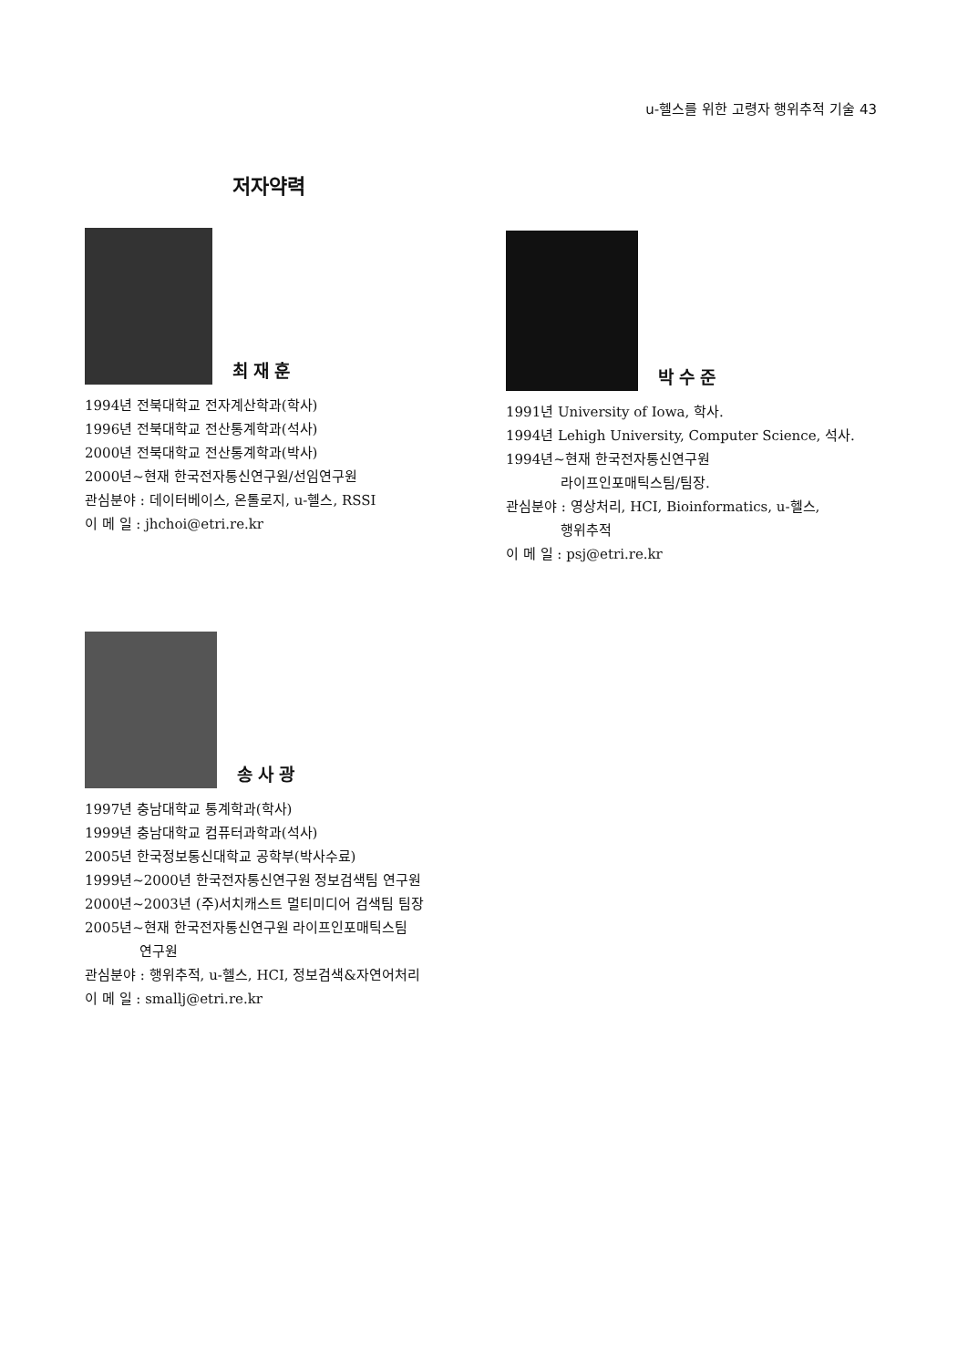u-헬스를 위한 고령자 행위추적 기술 43
저자약력
최재훈
1994년 전북대학교 전자계산학과(학사)
1996년 전북대학교 전산통계학과(석사)
2000년 전북대학교 전산통계학과(박사)
2000년~현재 한국전자통신연구원/선임연구원
관심분야 : 데이터베이스, 온톨로지, u-헬스, RSSI
이 메 일 : jhchoi@etri.re.kr
박수준
1991년 University of Iowa, 학사.
1994년 Lehigh University, Computer Science, 석사.
1994년~현재 한국전자통신연구원
라이프인포매틱스팀/팀장.
관심분야 : 영상처리, HCI, Bioinformatics, u-헬스,
행위추적
이 메 일 : psj@etri.re.kr
송사광
1997년 충남대학교 통계학과(학사)
1999년 충남대학교 컴퓨터과학과(석사)
2005년 한국정보통신대학교 공학부(박사수료)
1999년~2000년 한국전자통신연구원 정보검색팀 연구원
2000년~2003년 (주)서치캐스트 멀티미디어 검색팀 팀장
2005년~현재 한국전자통신연구원 라이프인포매틱스팀
연구원
관심분야 : 행위추적, u-헬스, HCI, 정보검색&자연어처리
이 메 일 : smallj@etri.re.kr